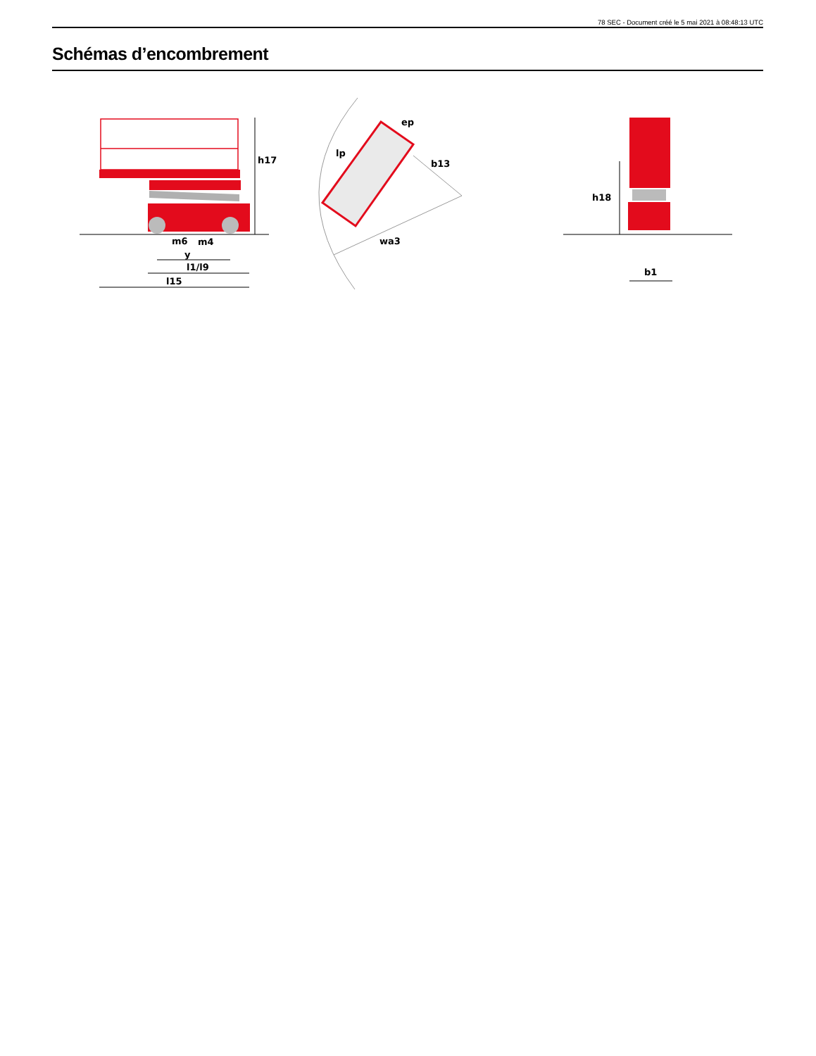78 SEC - Document créé le 5 mai 2021 à 08:48:13 UTC
Schémas d’encombrement
h17
m6
m4
y
l1/l9
l15
lp
ep
b13
wa3
h18
b1